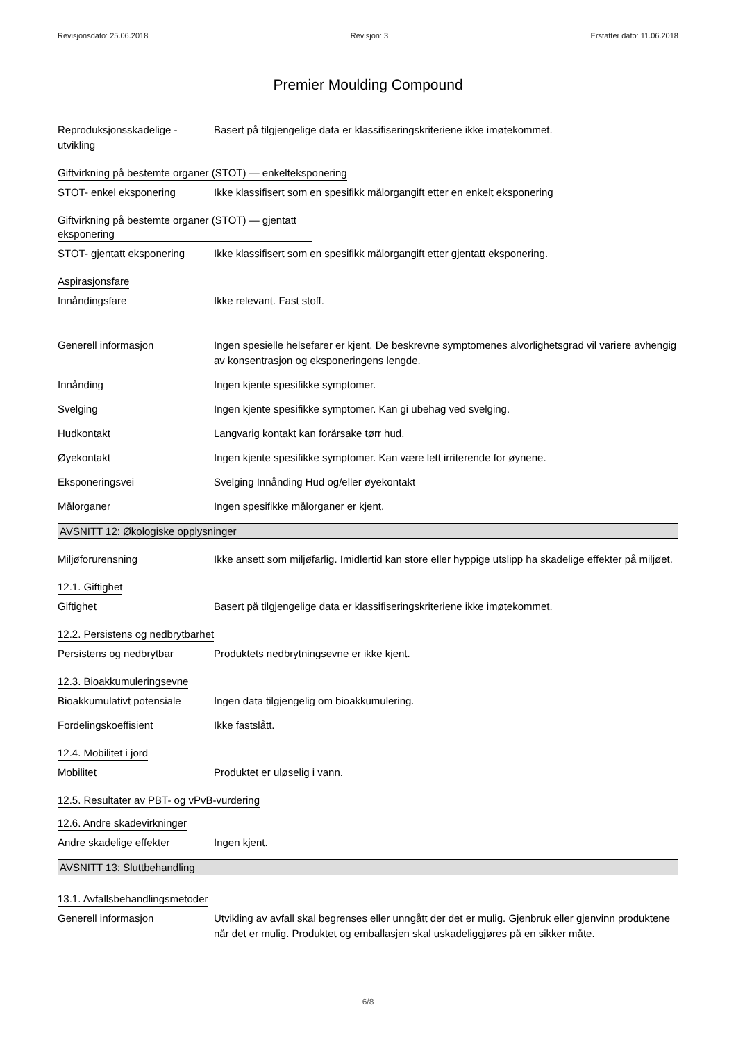Revisjonsdato: 25.06.2018 Revisjon: 3 Erstatter dato: 11.06.2018
Premier Moulding Compound
Reproduksjonsskadelige - utvikling
Basert på tilgjengelige data er klassifiseringskriteriene ikke imøtekommet.
Giftvirkning på bestemte organer (STOT) — enkelteksponering
STOT- enkel eksponering Ikke klassifisert som en spesifikk målorgangift etter en enkelt eksponering
Giftvirkning på bestemte organer (STOT) — gjentatt eksponering
STOT- gjentatt eksponering
Ikke klassifisert som en spesifikk målorgangift etter gjentatt eksponering.
Aspirasjonsfare
Innåndingsfare Ikke relevant. Fast stoff.
Generell informasjon Ingen spesielle helsefarer er kjent. De beskrevne symptomenes alvorlighetsgrad vil variere avhengig av konsentrasjon og eksponeringens lengde.
Innånding Ingen kjente spesifikke symptomer.
Svelging Ingen kjente spesifikke symptomer. Kan gi ubehag ved svelging.
Hudkontakt Langvarig kontakt kan forårsake tørr hud.
Øyekontakt Ingen kjente spesifikke symptomer. Kan være lett irriterende for øynene.
Eksponeringsvei Svelging Innånding Hud og/eller øyekontakt
Målorganer Ingen spesifikke målorganer er kjent.
AVSNITT 12: Økologiske opplysninger
Miljøforurensning Ikke ansett som miljøfarlig. Imidlertid kan store eller hyppige utslipp ha skadelige effekter på miljøet.
12.1. Giftighet
Giftighet Basert på tilgjengelige data er klassifiseringskriteriene ikke imøtekommet.
12.2. Persistens og nedbrytbarhet
Persistens og nedbrytbar Produktets nedbrytningsevne er ikke kjent.
12.3. Bioakkumuleringsevne
Bioakkumulativt potensiale
Ingen data tilgjengelig om bioakkumulering.
Fordelingskoeffisient Ikke fastslått.
12.4. Mobilitet i jord
Mobilitet Produktet er uløselig i vann.
12.5. Resultater av PBT- og vPvB-vurdering
12.6. Andre skadevirkninger
Andre skadelige effekter Ingen kjent.
AVSNITT 13: Sluttbehandling
13.1. Avfallsbehandlingsmetoder
Generell informasjon Utvikling av avfall skal begrenses eller unngått der det er mulig. Gjenbruk eller gjenvinn produktene når det er mulig. Produktet og emballasjen skal uskadeliggjøres på en sikker måte.
6/8